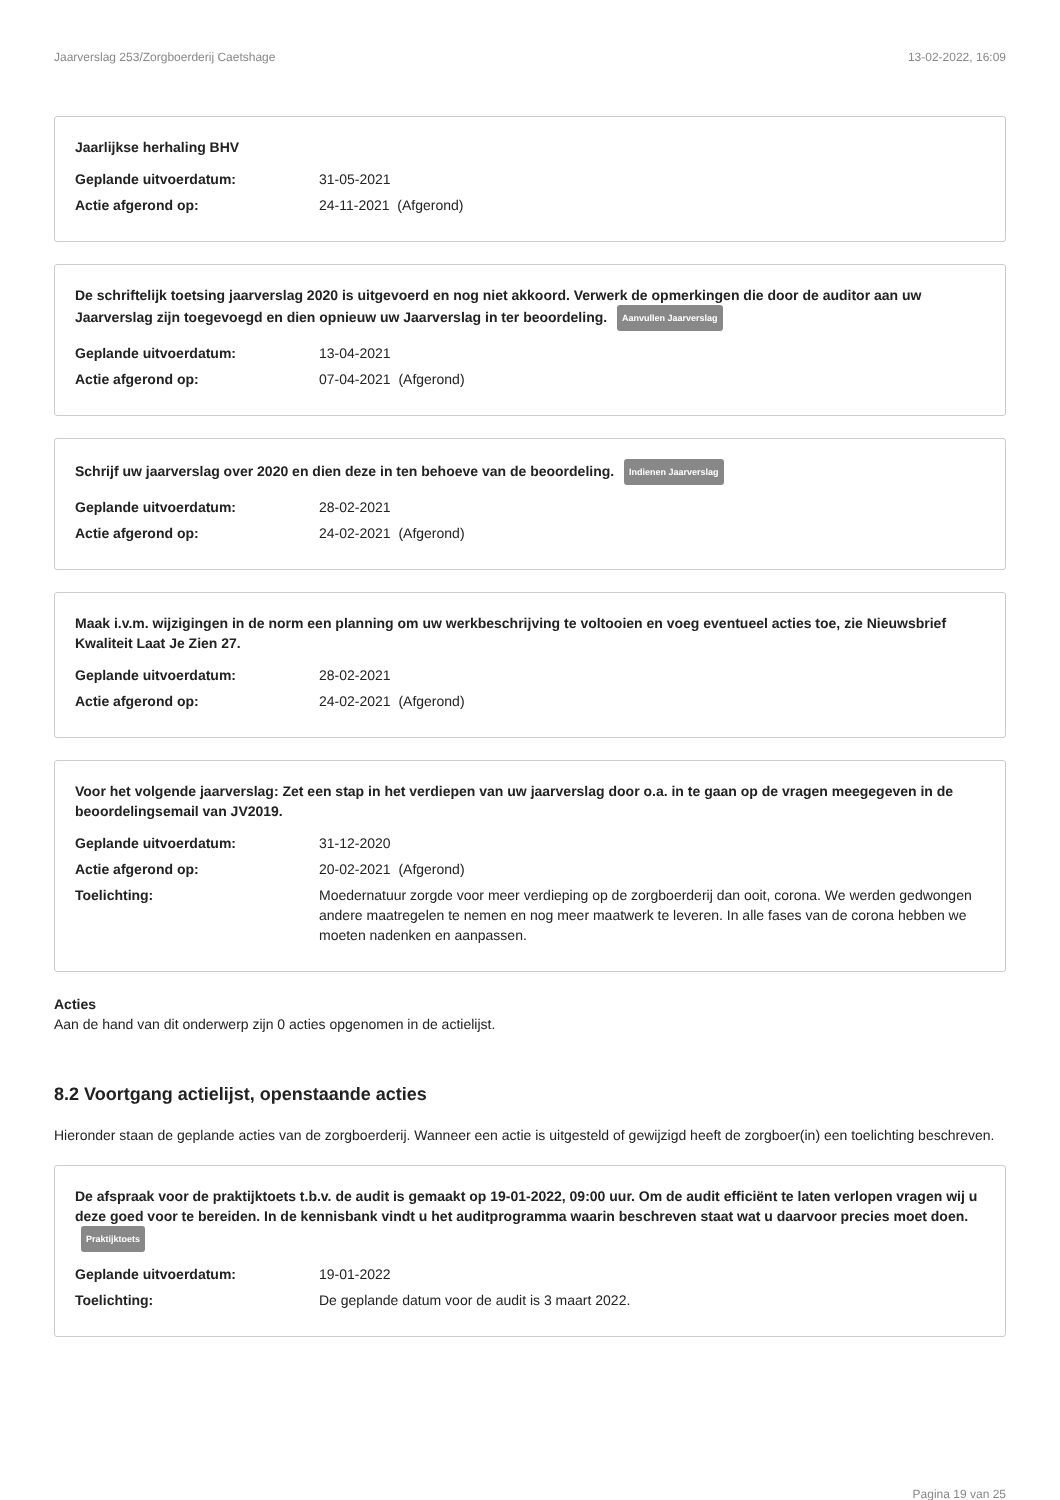Jaarverslag 253/Zorgboerderij Caetshage 13-02-2022, 16:09
Jaarlijkse herhaling BHV
Geplande uitvoerdatum: 31-05-2021
Actie afgerond op: 24-11-2021 (Afgerond)
De schriftelijk toetsing jaarverslag 2020 is uitgevoerd en nog niet akkoord. Verwerk de opmerkingen die door de auditor aan uw Jaarverslag zijn toegevoegd en dien opnieuw uw Jaarverslag in ter beoordeling. Aanvullen Jaarverslag
Geplande uitvoerdatum: 13-04-2021
Actie afgerond op: 07-04-2021 (Afgerond)
Schrijf uw jaarverslag over 2020 en dien deze in ten behoeve van de beoordeling. Indienen Jaarverslag
Geplande uitvoerdatum: 28-02-2021
Actie afgerond op: 24-02-2021 (Afgerond)
Maak i.v.m. wijzigingen in de norm een planning om uw werkbeschrijving te voltooien en voeg eventueel acties toe, zie Nieuwsbrief Kwaliteit Laat Je Zien 27.
Geplande uitvoerdatum: 28-02-2021
Actie afgerond op: 24-02-2021 (Afgerond)
Voor het volgende jaarverslag: Zet een stap in het verdiepen van uw jaarverslag door o.a. in te gaan op de vragen meegegeven in de beoordelingsemail van JV2019.
Geplande uitvoerdatum: 31-12-2020
Actie afgerond op: 20-02-2021 (Afgerond)
Toelichting: Moedernatuur zorgde voor meer verdieping op de zorgboerderij dan ooit, corona. We werden gedwongen andere maatregelen te nemen en nog meer maatwerk te leveren. In alle fases van de corona hebben we moeten nadenken en aanpassen.
Acties
Aan de hand van dit onderwerp zijn 0 acties opgenomen in de actielijst.
8.2 Voortgang actielijst, openstaande acties
Hieronder staan de geplande acties van de zorgboerderij. Wanneer een actie is uitgesteld of gewijzigd heeft de zorgboer(in) een toelichting beschreven.
De afspraak voor de praktijktoets t.b.v. de audit is gemaakt op 19-01-2022, 09:00 uur. Om de audit efficiënt te laten verlopen vragen wij u deze goed voor te bereiden. In de kennisbank vindt u het auditprogramma waarin beschreven staat wat u daarvoor precies moet doen. Praktijktoets
Geplande uitvoerdatum: 19-01-2022
Toelichting: De geplande datum voor de audit is 3 maart 2022.
Pagina 19 van 25